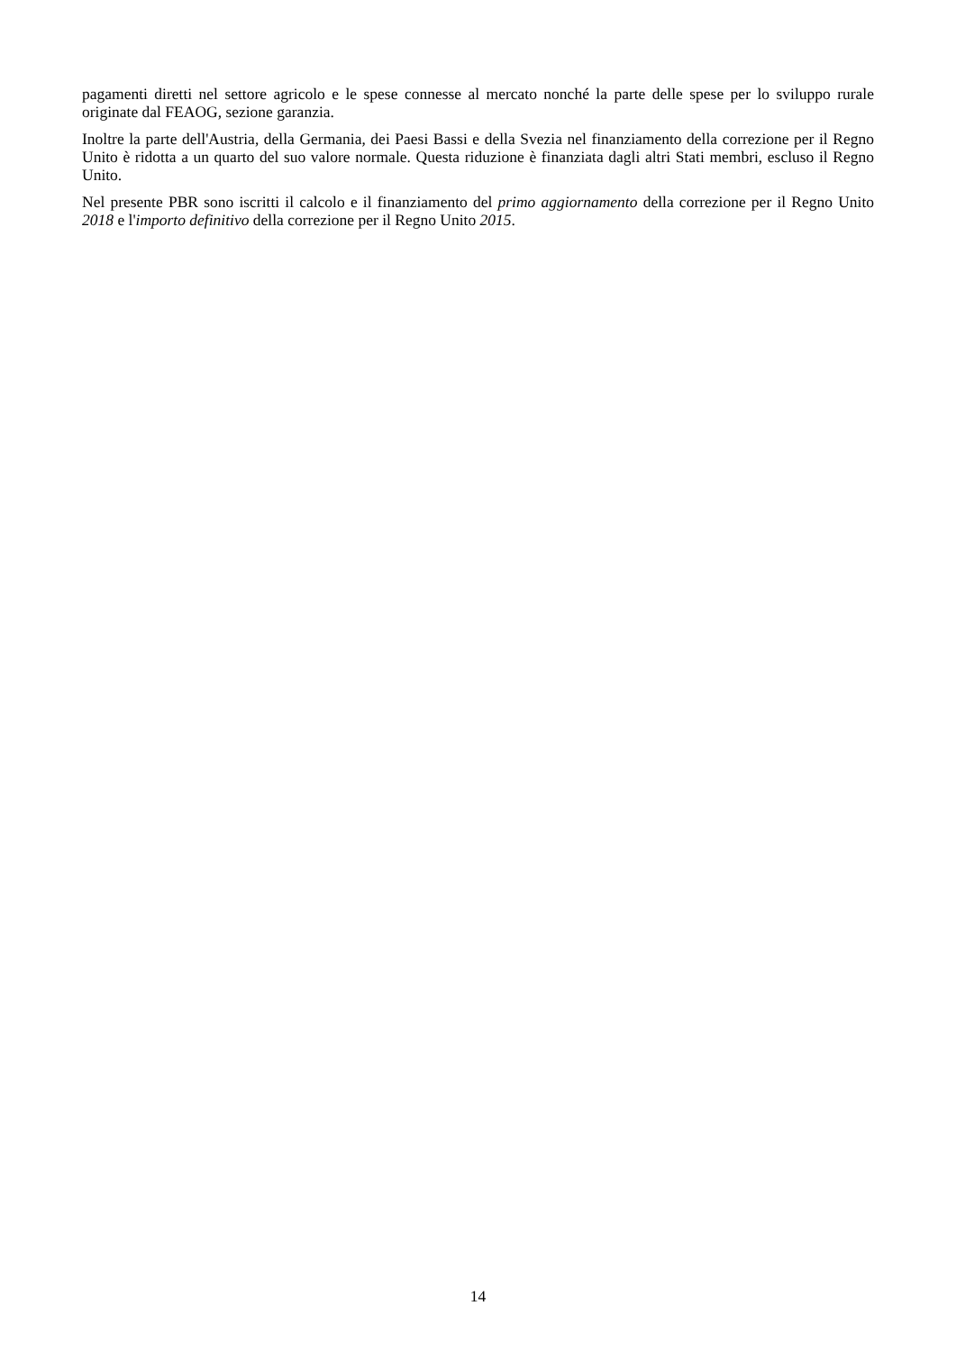pagamenti diretti nel settore agricolo e le spese connesse al mercato nonché la parte delle spese per lo sviluppo rurale originate dal FEAOG, sezione garanzia.
Inoltre la parte dell'Austria, della Germania, dei Paesi Bassi e della Svezia nel finanziamento della correzione per il Regno Unito è ridotta a un quarto del suo valore normale. Questa riduzione è finanziata dagli altri Stati membri, escluso il Regno Unito.
Nel presente PBR sono iscritti il calcolo e il finanziamento del primo aggiornamento della correzione per il Regno Unito 2018 e l'importo definitivo della correzione per il Regno Unito 2015.
14